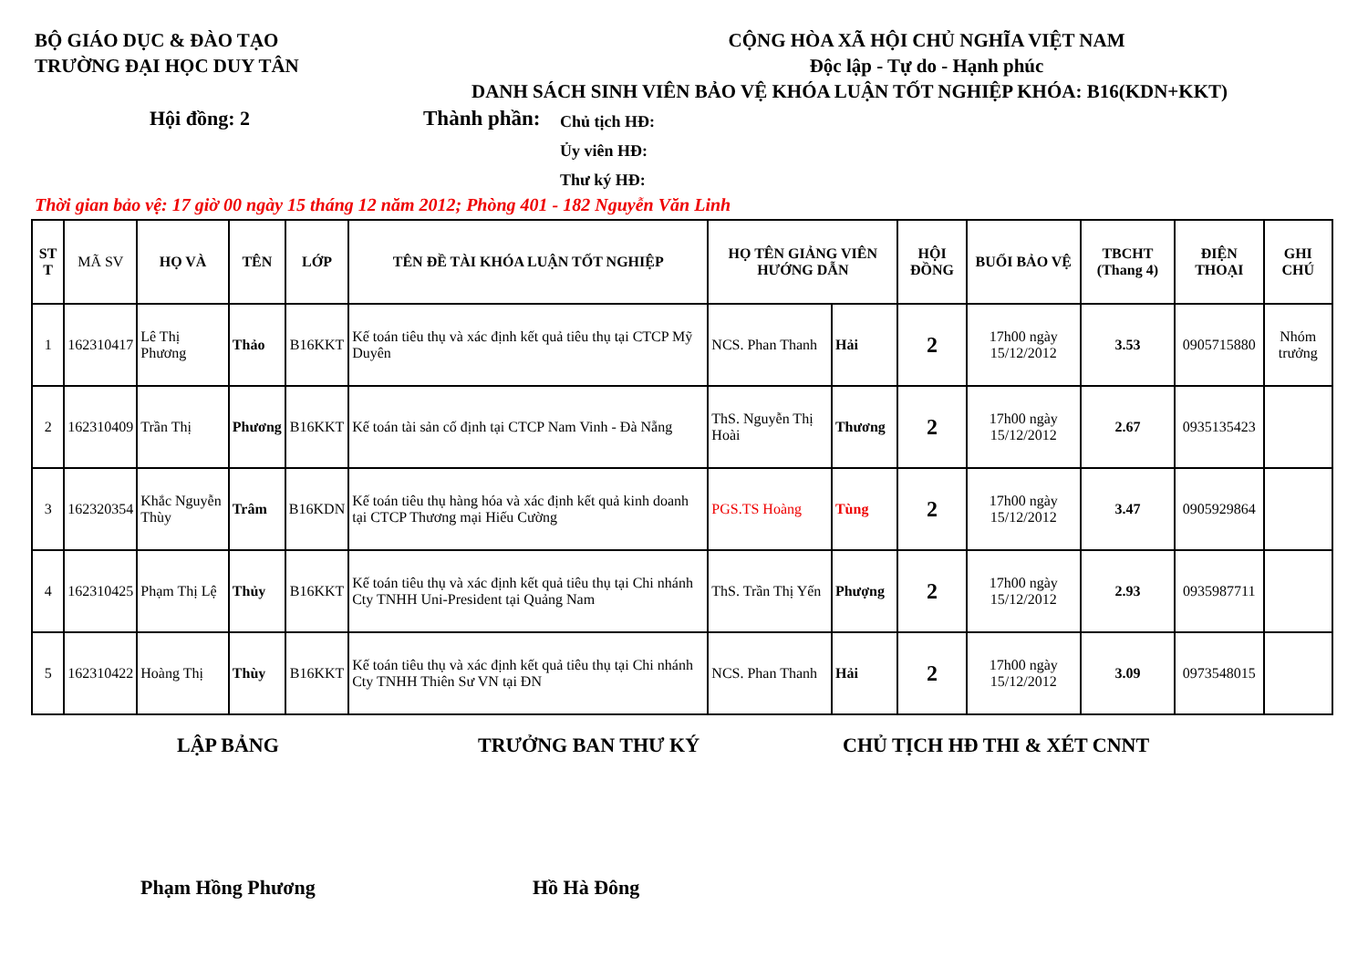BỘ GIÁO DỤC & ĐÀO TẠO
TRƯỜNG ĐẠI HỌC DUY TÂN
CỘNG HÒA XÃ HỘI CHỦ NGHĨA VIỆT NAM
Độc lập - Tự do - Hạnh phúc
DANH SÁCH SINH VIÊN BẢO VỆ KHÓA LUẬN TỐT NGHIỆP KHÓA: B16(KDN+KKT)
Hội đồng: 2 Thành phần:
Chủ tịch HĐ:
Ủy viên HĐ:
Thư ký HĐ:
Thời gian bảo vệ: 17 giờ 00 ngày 15 tháng 12 năm 2012; Phòng 401 - 182 Nguyễn Văn Linh
| ST T | MÃ SV | HỌ VÀ | TÊN | LỚP | TÊN ĐỀ TÀI KHÓA LUẬN TỐT NGHIỆP | HỌ TÊN GIẢNG VIÊN HƯỚNG DẪN | | HỘI ĐỒNG | BUỔI BẢO VỆ | TBCHT (Thang 4) | ĐIỆN THOẠI | GHI CHÚ |
| --- | --- | --- | --- | --- | --- | --- | --- | --- | --- | --- | --- | --- |
| 1 | 162310417 | Lê Thị Phương | Thảo | B16KKT | Kế toán tiêu thụ và xác định kết quả tiêu thụ tại CTCP Mỹ Duyên | NCS. Phan Thanh | Hải | 2 | 17h00 ngày 15/12/2012 | 3.53 | 0905715880 | Nhóm trưởng |
| 2 | 162310409 | Trần Thị | Phương | B16KKT | Kế toán tài sản cố định tại CTCP Nam Vinh - Đà Nẵng | ThS. Nguyễn Thị Hoài | Thương | 2 | 17h00 ngày 15/12/2012 | 2.67 | 0935135423 | |
| 3 | 162320354 | Khắc Nguyễn Thùy | Trâm | B16KDN | Kế toán tiêu thụ hàng hóa và xác định kết quả kinh doanh tại CTCP Thương mại Hiếu Cường | PGS.TS Hoàng | Tùng | 2 | 17h00 ngày 15/12/2012 | 3.47 | 0905929864 | |
| 4 | 162310425 | Phạm Thị Lệ | Thủy | B16KKT | Kế toán tiêu thụ và xác định kết quả tiêu thụ tại Chi nhánh Cty TNHH Uni-President tại Quảng Nam | ThS. Trần Thị Yến | Phượng | 2 | 17h00 ngày 15/12/2012 | 2.93 | 0935987711 | |
| 5 | 162310422 | Hoàng Thị | Thùy | B16KKT | Kế toán tiêu thụ và xác định kết quả tiêu thụ tại Chi nhánh Cty TNHH Thiên Sư VN tại ĐN | NCS. Phan Thanh | Hải | 2 | 17h00 ngày 15/12/2012 | 3.09 | 0973548015 | |
LẬP BẢNG TRƯỞNG BAN THƯ KÝ CHỦ TỊCH HĐ THI & XÉT CNNT
Phạm Hồng Phương Hồ Hà Đông